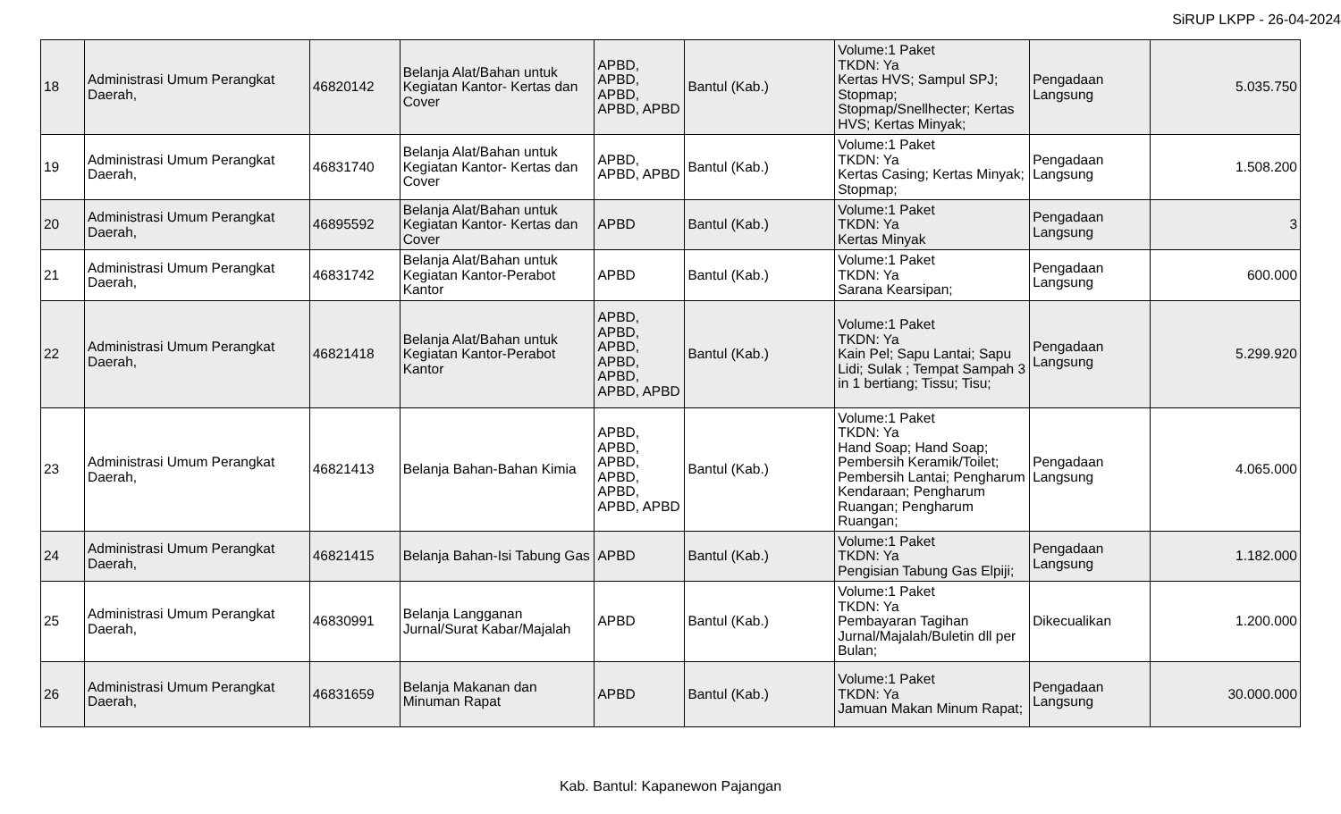SiRUP LKPP - 26-04-2024
| 18 | Administrasi Umum Perangkat Daerah, | 46820142 | Belanja Alat/Bahan untuk Kegiatan Kantor- Kertas dan Cover | APBD, APBD, APBD, APBD, APBD | Bantul (Kab.) | Volume:1 Paket TKDN: Ya Kertas HVS; Sampul SPJ; Stopmap; Stopmap/Snellhecter; Kertas HVS; Kertas Minyak; | Pengadaan Langsung | 5.035.750 |
| 19 | Administrasi Umum Perangkat Daerah, | 46831740 | Belanja Alat/Bahan untuk Kegiatan Kantor- Kertas dan Cover | APBD, APBD, APBD | Bantul (Kab.) | Volume:1 Paket TKDN: Ya Kertas Casing; Kertas Minyak; Stopmap; | Pengadaan Langsung | 1.508.200 |
| 20 | Administrasi Umum Perangkat Daerah, | 46895592 | Belanja Alat/Bahan untuk Kegiatan Kantor- Kertas dan Cover | APBD | Bantul (Kab.) | Volume:1 Paket TKDN: Ya Kertas Minyak | Pengadaan Langsung | 3 |
| 21 | Administrasi Umum Perangkat Daerah, | 46831742 | Belanja Alat/Bahan untuk Kegiatan Kantor-Perabot Kantor | APBD | Bantul (Kab.) | Volume:1 Paket TKDN: Ya Sarana Kearsipan; | Pengadaan Langsung | 600.000 |
| 22 | Administrasi Umum Perangkat Daerah, | 46821418 | Belanja Alat/Bahan untuk Kegiatan Kantor-Perabot Kantor | APBD, APBD, APBD, APBD, APBD, APBD, APBD | Bantul (Kab.) | Volume:1 Paket TKDN: Ya Kain Pel; Sapu Lantai; Sapu Lidi; Sulak ; Tempat Sampah 3 in 1 bertiang; Tissu; Tisu; | Pengadaan Langsung | 5.299.920 |
| 23 | Administrasi Umum Perangkat Daerah, | 46821413 | Belanja Bahan-Bahan Kimia | APBD, APBD, APBD, APBD, APBD, APBD, APBD | Bantul (Kab.) | Volume:1 Paket TKDN: Ya Hand Soap; Hand Soap; Pembersih Keramik/Toilet; Pembersih Lantai; Pengharum Kendaraan; Pengharum Ruangan; Pengharum Ruangan; | Pengadaan Langsung | 4.065.000 |
| 24 | Administrasi Umum Perangkat Daerah, | 46821415 | Belanja Bahan-Isi Tabung Gas | APBD | Bantul (Kab.) | Volume:1 Paket TKDN: Ya Pengisian Tabung Gas Elpiji; | Pengadaan Langsung | 1.182.000 |
| 25 | Administrasi Umum Perangkat Daerah, | 46830991 | Belanja Langganan Jurnal/Surat Kabar/Majalah | APBD | Bantul (Kab.) | Volume:1 Paket TKDN: Ya Pembayaran Tagihan Jurnal/Majalah/Buletin dll per Bulan; | Dikecualikan | 1.200.000 |
| 26 | Administrasi Umum Perangkat Daerah, | 46831659 | Belanja Makanan dan Minuman Rapat | APBD | Bantul (Kab.) | Volume:1 Paket TKDN: Ya Jamuan Makan Minum Rapat; | Pengadaan Langsung | 30.000.000 |
Kab. Bantul: Kapanewon Pajangan